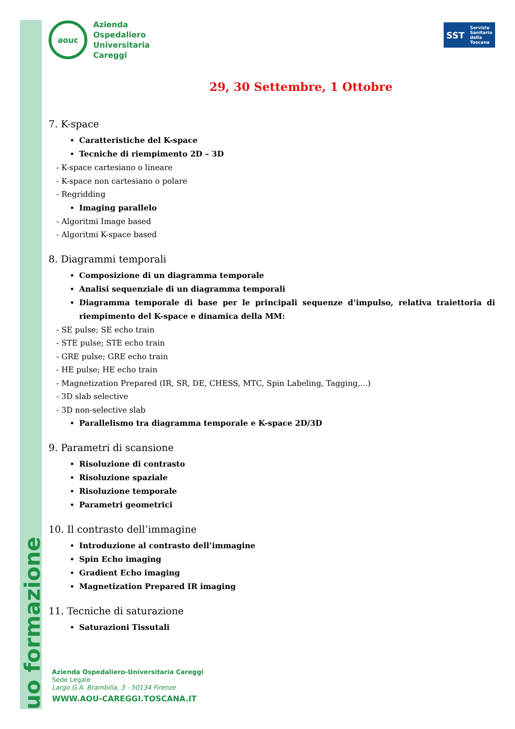uo formazione
aouc
Azienda
Ospedaliero
Universitaria
Careggi
SST Servizio
Sanitario
della
Toscana
29, 30 Settembre, 1 Ottobre
7. K-space
Caratteristiche del K-space
Tecniche di riempimento 2D – 3D
- K-space cartesiano o lineare
- K-space non cartesiano o polare
- Regridding
Imaging parallelo
- Algoritmi Image based
- Algoritmi K-space based
8. Diagrammi temporali
Composizione di un diagramma temporale
Analisi sequenziale di un diagramma temporali
Diagramma temporale di base per le principali sequenze d’impulso, relativa traiettoria di riempimento del K-space e dinamica della MM:
- SE pulse; SE echo train
- STE pulse; STE echo train
- GRE pulse; GRE echo train
- HE pulse; HE echo train
- Magnetization Prepared (IR, SR, DE, CHESS, MTC, Spin Labeling, Tagging,...)
- 3D slab selective
- 3D non-selective slab
Parallelismo tra diagramma temporale e K-space 2D/3D
9. Parametri di scansione
Risoluzione di contrasto
Risoluzione spaziale
Risoluzione temporale
Parametri geometrici
10. Il contrasto dell’immagine
Introduzione al contrasto dell’immagine
Spin Echo imaging
Gradient Echo imaging
Magnetization Prepared IR imaging
11. Tecniche di saturazione
Saturazioni Tissutali
Azienda Ospedaliero-Universitaria Careggi
Sede Legale
Largo G.A. Brambilla, 3 - 50134 Firenze
WWW.AOU-CAREGGI.TOSCANA.IT